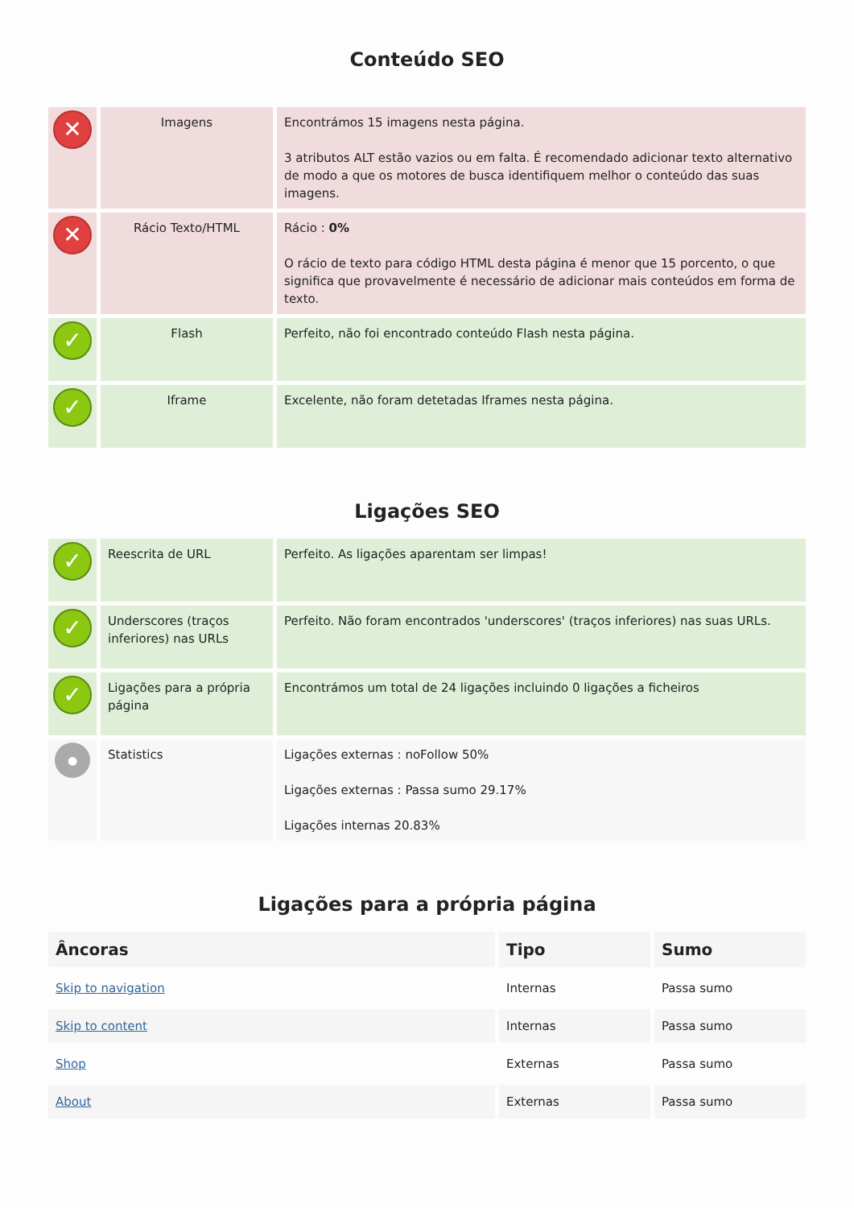Conteúdo SEO
| ✕ | Imagens | Encontrámos 15 imagens nesta página. 3 atributos ALT estão vazios ou em falta. É recomendado adicionar texto alternativo de modo a que os motores de busca identifiquem melhor o conteúdo das suas imagens. |
| ✕ | Rácio Texto/HTML | Rácio : 0% O rácio de texto para código HTML desta página é menor que 15 porcento, o que significa que provavelmente é necessário de adicionar mais conteúdos em forma de texto. |
| ✓ | Flash | Perfeito, não foi encontrado conteúdo Flash nesta página. |
| ✓ | Iframe | Excelente, não foram detetadas Iframes nesta página. |
Ligações SEO
| ✓ | Reescrita de URL | Perfeito. As ligações aparentam ser limpas! |
| ✓ | Underscores (traços inferiores) nas URLs | Perfeito. Não foram encontrados 'underscores' (traços inferiores) nas suas URLs. |
| ✓ | Ligações para a própria página | Encontrámos um total de 24 ligações incluindo 0 ligações a ficheiros |
| ● | Statistics | Ligações externas : noFollow 50% Ligações externas : Passa sumo 29.17% Ligações internas 20.83% |
Ligações para a própria página
| Âncoras | Tipo | Sumo |
| --- | --- | --- |
| Skip to navigation | Internas | Passa sumo |
| Skip to content | Internas | Passa sumo |
| Shop | Externas | Passa sumo |
| About | Externas | Passa sumo |